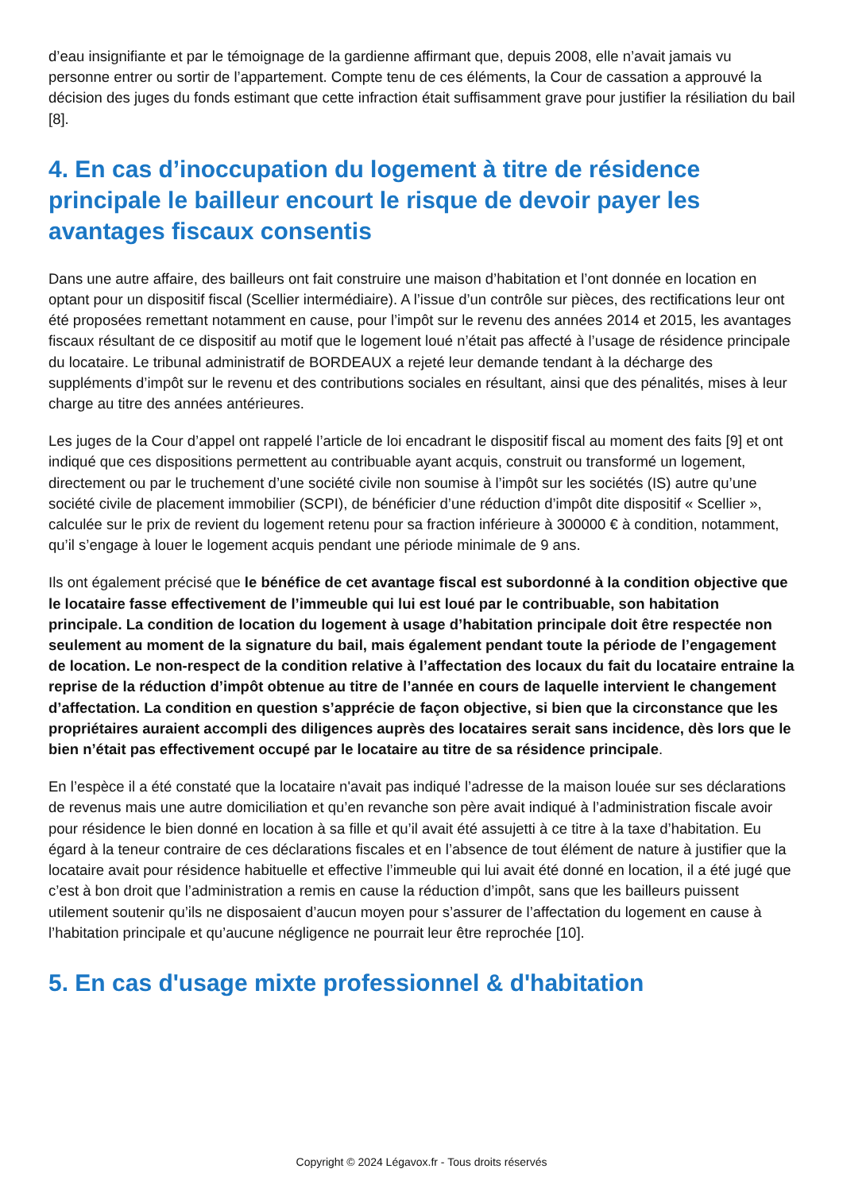d’eau insignifiante et par le témoignage de la gardienne affirmant que, depuis 2008, elle n’avait jamais vu personne entrer ou sortir de l’appartement. Compte tenu de ces éléments, la Cour de cassation a approuvé la décision des juges du fonds estimant que cette infraction était suffisamment grave pour justifier la résiliation du bail [8].
4. En cas d’inoccupation du logement à titre de résidence principale le bailleur encourt le risque de devoir payer les avantages fiscaux consentis
Dans une autre affaire, des bailleurs ont fait construire une maison d’habitation et l’ont donnée en location en optant pour un dispositif fiscal (Scellier intermédiaire). A l’issue d’un contrôle sur pièces, des rectifications leur ont été proposées remettant notamment en cause, pour l’impôt sur le revenu des années 2014 et 2015, les avantages fiscaux résultant de ce dispositif au motif que le logement loué n’était pas affecté à l’usage de résidence principale du locataire. Le tribunal administratif de BORDEAUX a rejeté leur demande tendant à la décharge des suppléments d’impôt sur le revenu et des contributions sociales en résultant, ainsi que des pénalités, mises à leur charge au titre des années antérieures.
Les juges de la Cour d’appel ont rappelé l’article de loi encadrant le dispositif fiscal au moment des faits [9] et ont indiqué que ces dispositions permettent au contribuable ayant acquis, construit ou transformé un logement, directement ou par le truchement d’une société civile non soumise à l’impôt sur les sociétés (IS) autre qu’une société civile de placement immobilier (SCPI), de bénéficier d’une réduction d’impôt dite dispositif « Scellier », calculée sur le prix de revient du logement retenu pour sa fraction inférieure à 300000 € à condition, notamment, qu’il s’engage à louer le logement acquis pendant une période minimale de 9 ans.
Ils ont également précisé que le bénéfice de cet avantage fiscal est subordonné à la condition objective que le locataire fasse effectivement de l’immeuble qui lui est loué par le contribuable, son habitation principale. La condition de location du logement à usage d’habitation principale doit être respectée non seulement au moment de la signature du bail, mais également pendant toute la période de l’engagement de location. Le non-respect de la condition relative à l’affectation des locaux du fait du locataire entraine la reprise de la réduction d’impôt obtenue au titre de l’année en cours de laquelle intervient le changement d’affectation. La condition en question s’apprécie de façon objective, si bien que la circonstance que les propriétaires auraient accompli des diligences auprès des locataires serait sans incidence, dès lors que le bien n’était pas effectivement occupé par le locataire au titre de sa résidence principale.
En l’espèce il a été constaté que la locataire n'avait pas indiqué l’adresse de la maison louée sur ses déclarations de revenus mais une autre domiciliation et qu’en revanche son père avait indiqué à l’administration fiscale avoir pour résidence le bien donné en location à sa fille et qu’il avait été assujetti à ce titre à la taxe d’habitation. Eu égard à la teneur contraire de ces déclarations fiscales et en l’absence de tout élément de nature à justifier que la locataire avait pour résidence habituelle et effective l’immeuble qui lui avait été donné en location, il a été jugé que c’est à bon droit que l’administration a remis en cause la réduction d’impôt, sans que les bailleurs puissent utilement soutenir qu’ils ne disposaient d’aucun moyen pour s’assurer de l’affectation du logement en cause à l’habitation principale et qu’aucune négligence ne pourrait leur être reprochée [10].
5. En cas d'usage mixte professionnel & d'habitation
Copyright © 2024 Légavox.fr - Tous droits réservés